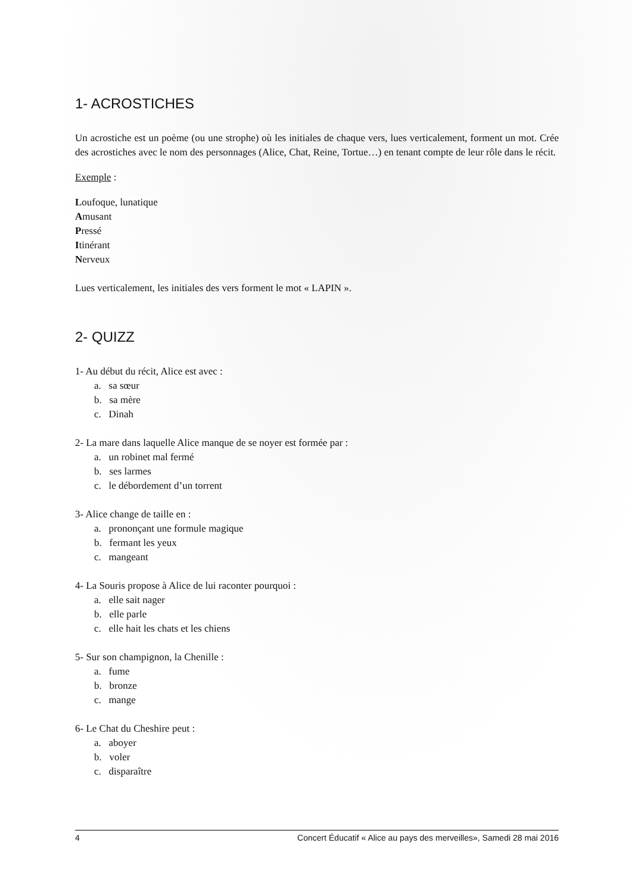1- ACROSTICHES
Un acrostiche est un poème (ou une strophe) où les initiales de chaque vers, lues verticalement, forment un mot. Crée des acrostiches avec le nom des personnages (Alice, Chat, Reine, Tortue…) en tenant compte de leur rôle dans le récit.
Exemple :
Loufoque, lunatique
Amusant
Pressé
Itinérant
Nerveux
Lues verticalement, les initiales des vers forment le mot « LAPIN ».
2- QUIZZ
1- Au début du récit, Alice est avec :
a. sa sœur
b. sa mère
c. Dinah
2- La mare dans laquelle Alice manque de se noyer est formée par :
a. un robinet mal fermé
b. ses larmes
c. le débordement d’un torrent
3- Alice change de taille en :
a. prononçant une formule magique
b. fermant les yeux
c. mangeant
4- La Souris propose à Alice de lui raconter pourquoi :
a. elle sait nager
b. elle parle
c. elle hait les chats et les chiens
5- Sur son champignon, la Chenille :
a. fume
b. bronze
c. mange
6- Le Chat du Cheshire peut :
a. aboyer
b. voler
c. disparaître
4 Concert Éducatif « Alice au pays des merveilles», Samedi 28 mai 2016